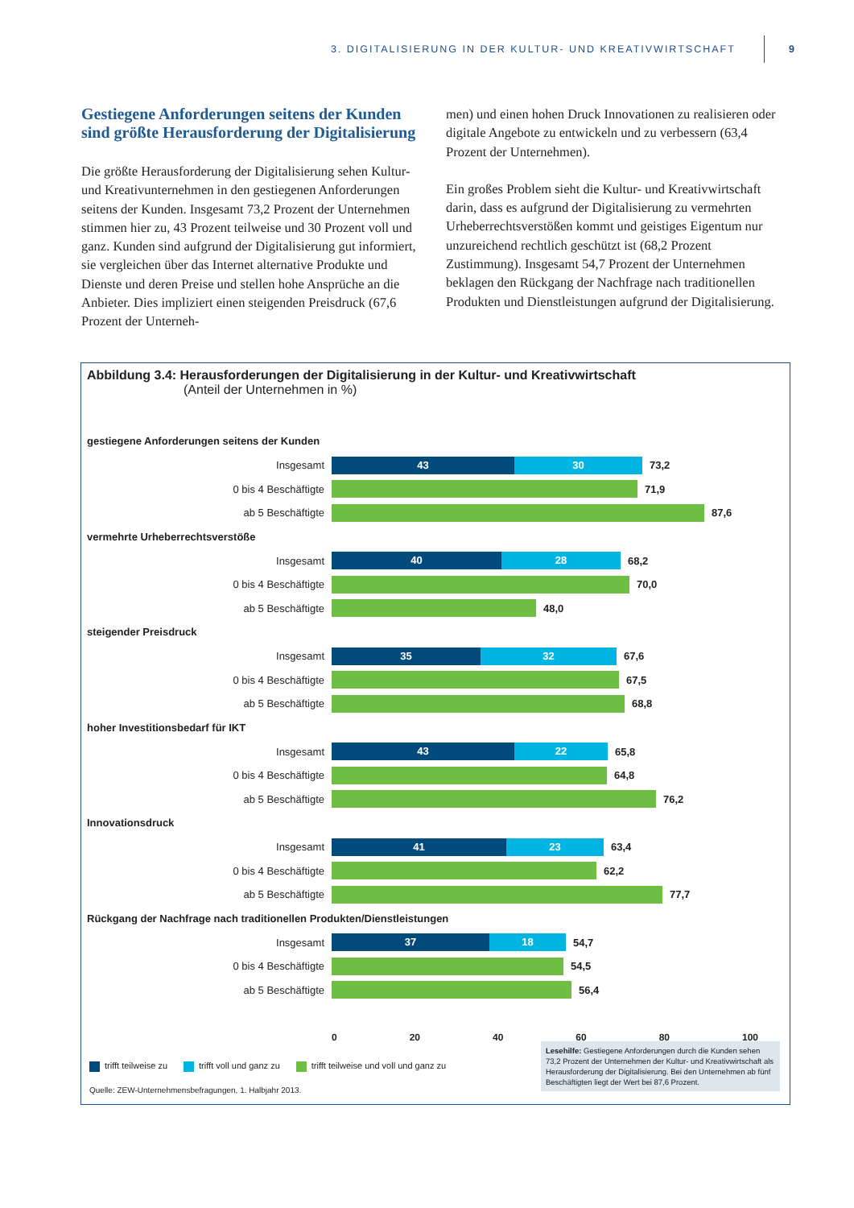3. DIGITALISIERUNG IN DER KULTUR- UND KREATIVWIRTSCHAFT 9
Gestiegene Anforderungen seitens der Kunden sind größte Herausforderung der Digitalisierung
Die größte Herausforderung der Digitalisierung sehen Kultur- und Kreativunternehmen in den gestiegenen Anforderungen seitens der Kunden. Insgesamt 73,2 Prozent der Unternehmen stimmen hier zu, 43 Prozent teilweise und 30 Prozent voll und ganz. Kunden sind aufgrund der Digitalisierung gut informiert, sie vergleichen über das Internet alternative Produkte und Dienste und deren Preise und stellen hohe Ansprüche an die Anbieter. Dies impliziert einen steigenden Preisdruck (67,6 Prozent der Unterneh-
men) und einen hohen Druck Innovationen zu realisieren oder digitale Angebote zu entwickeln und zu verbessern (63,4 Prozent der Unternehmen).
Ein großes Problem sieht die Kultur- und Kreativwirtschaft darin, dass es aufgrund der Digitalisierung zu vermehrten Urheberrechtsverstößen kommt und geistiges Eigentum nur unzureichend rechtlich geschützt ist (68,2 Prozent Zustimmung). Insgesamt 54,7 Prozent der Unternehmen beklagen den Rückgang der Nachfrage nach traditionellen Produkten und Dienstleistungen aufgrund der Digitalisierung.
Abbildung 3.4: Herausforderungen der Digitalisierung in der Kultur- und Kreativwirtschaft
(Anteil der Unternehmen in %)
gestiegene Anforderungen seitens der Kunden
Insgesamt
43 30
73,2
0 bis 4 Beschäftigte 71,9
ab 5 Beschäftigte 87,6
vermehrte Urheberrechtsverstöße
Insgesamt
40 28
68,2
0 bis 4 Beschäftigte 70,0
ab 5 Beschäftigte 48,0
steigender Preisdruck
Insgesamt
35 32
67,6
0 bis 4 Beschäftigte 67,5
ab 5 Beschäftigte 68,8
hoher Investitionsbedarf für IKT
Insgesamt
43 22
65,8
0 bis 4 Beschäftigte 64,8
ab 5 Beschäftigte 76,2
Innovationsdruck
Insgesamt
41 23
63,4
0 bis 4 Beschäftigte 62,2
ab 5 Beschäftigte 77,7
Rückgang der Nachfrage nach traditionellen Produkten/Dienstleistungen
Insgesamt
37 18
54,7
0 bis 4 Beschäftigte 54,5
ab 5 Beschäftigte 56,4
0 20 40 60 80 100
trifft teilweise zu trifft voll und ganz zu trifft teilweise und voll und ganz zu
Quelle: ZEW-Unternehmensbefragungen, 1. Halbjahr 2013.
Lesehilfe: Gestiegene Anforderungen durch die Kunden sehen 73,2 Prozent der Unternehmen der Kultur- und Kreativwirtschaft als Herausforderung der Digitalisierung. Bei den Unternehmen ab fünf Beschäftigten liegt der Wert bei 87,6 Prozent.